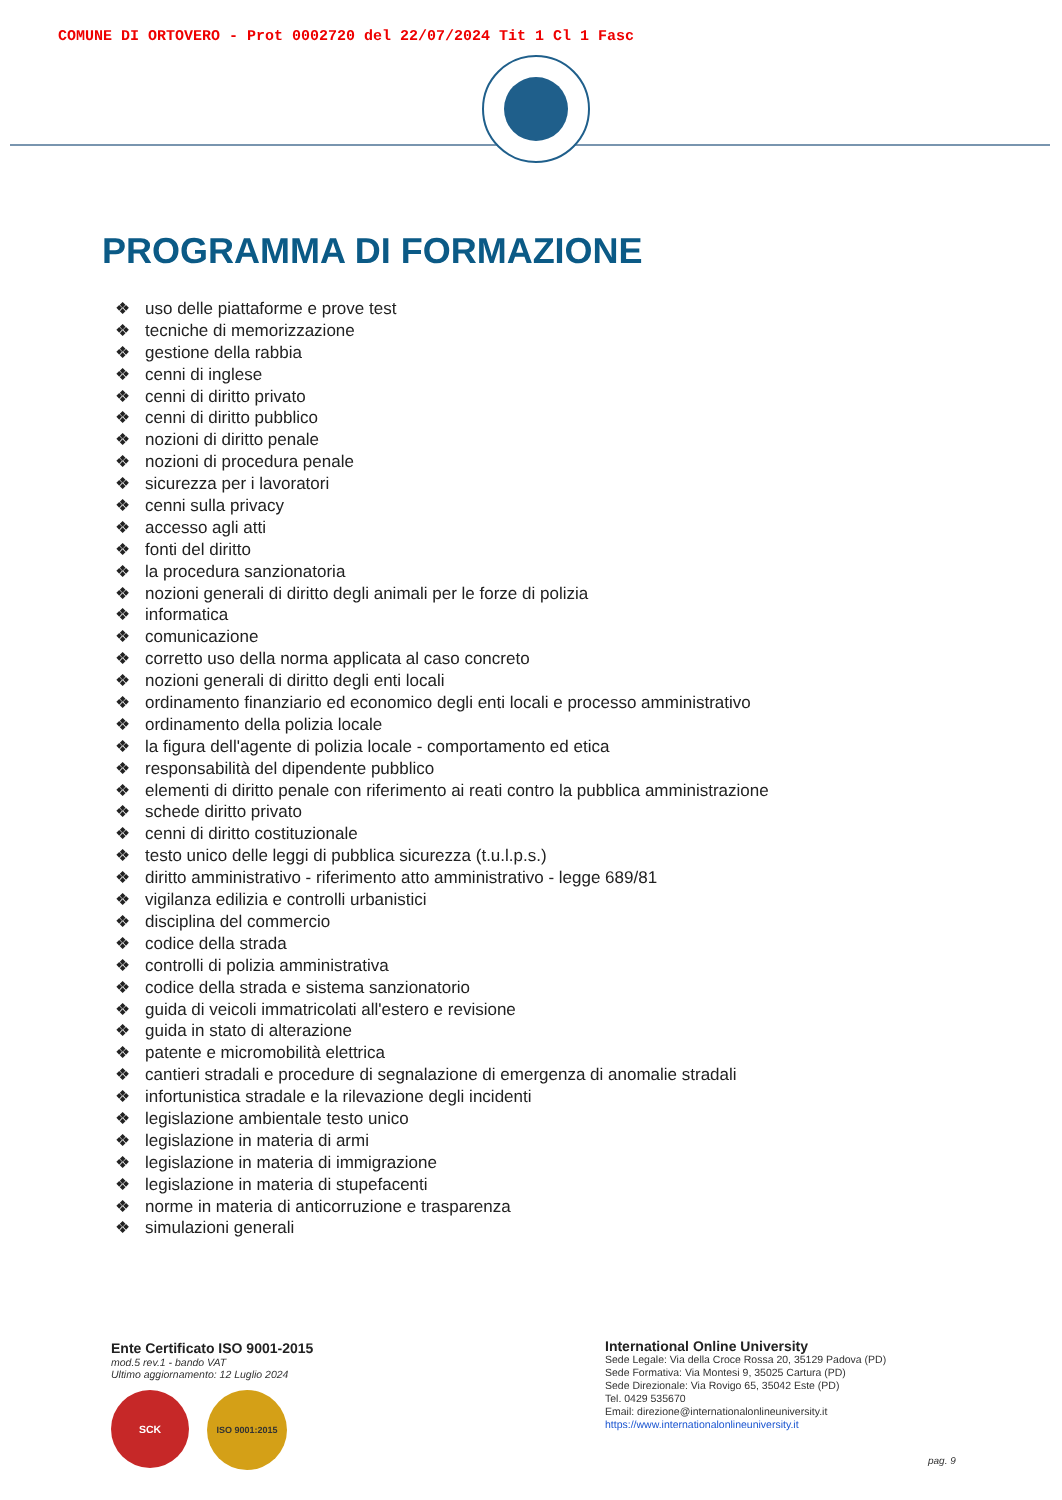COMUNE DI ORTOVERO - Prot 0002720 del 22/07/2024 Tit 1 Cl 1 Fasc
PROGRAMMA DI FORMAZIONE
❖ uso delle piattaforme e prove test
❖ tecniche di memorizzazione
❖ gestione della rabbia
❖ cenni di inglese
❖ cenni di diritto privato
❖ cenni di diritto pubblico
❖ nozioni di diritto penale
❖ nozioni di procedura penale
❖ sicurezza per i lavoratori
❖ cenni sulla privacy
❖ accesso agli atti
❖ fonti del diritto
❖ la procedura sanzionatoria
❖ nozioni generali di diritto degli animali per le forze di polizia
❖ informatica
❖ comunicazione
❖ corretto uso della norma applicata al caso concreto
❖ nozioni generali di diritto degli enti locali
❖ ordinamento finanziario ed economico degli enti locali e processo amministrativo
❖ ordinamento della polizia locale
❖ la figura dell'agente di polizia locale - comportamento ed etica
❖ responsabilità del dipendente pubblico
❖ elementi di diritto penale con riferimento ai reati contro la pubblica amministrazione
❖ schede diritto privato
❖ cenni di diritto costituzionale
❖ testo unico delle leggi di pubblica sicurezza (t.u.l.p.s.)
❖ diritto amministrativo - riferimento atto amministrativo - legge 689/81
❖ vigilanza edilizia e controlli urbanistici
❖ disciplina del commercio
❖ codice della strada
❖ controlli di polizia amministrativa
❖ codice della strada e sistema sanzionatorio
❖ guida di veicoli immatricolati all'estero e revisione
❖ guida in stato di alterazione
❖ patente e micromobilità elettrica
❖ cantieri stradali e procedure di segnalazione di emergenza di anomalie stradali
❖ infortunistica stradale e la rilevazione degli incidenti
❖ legislazione ambientale testo unico
❖ legislazione in materia di armi
❖ legislazione in materia di immigrazione
❖ legislazione in materia di stupefacenti
❖ norme in materia di anticorruzione e trasparenza
❖ simulazioni generali
Ente Certificato ISO 9001-2015
mod.5 rev.1 - bando VAT
Ultimo aggiornamento: 12 Luglio 2024
SCK
ISO 9001:2015
International Online University
Sede Legale: Via della Croce Rossa 20, 35129 Padova (PD)
Sede Formativa: Via Montesi 9, 35025 Cartura (PD)
Sede Direzionale: Via Rovigo 65, 35042 Este (PD)
Tel. 0429 535670
Email: direzione@internationalonlineuniversity.it
https://www.internationalonlineuniversity.it
pag. 9